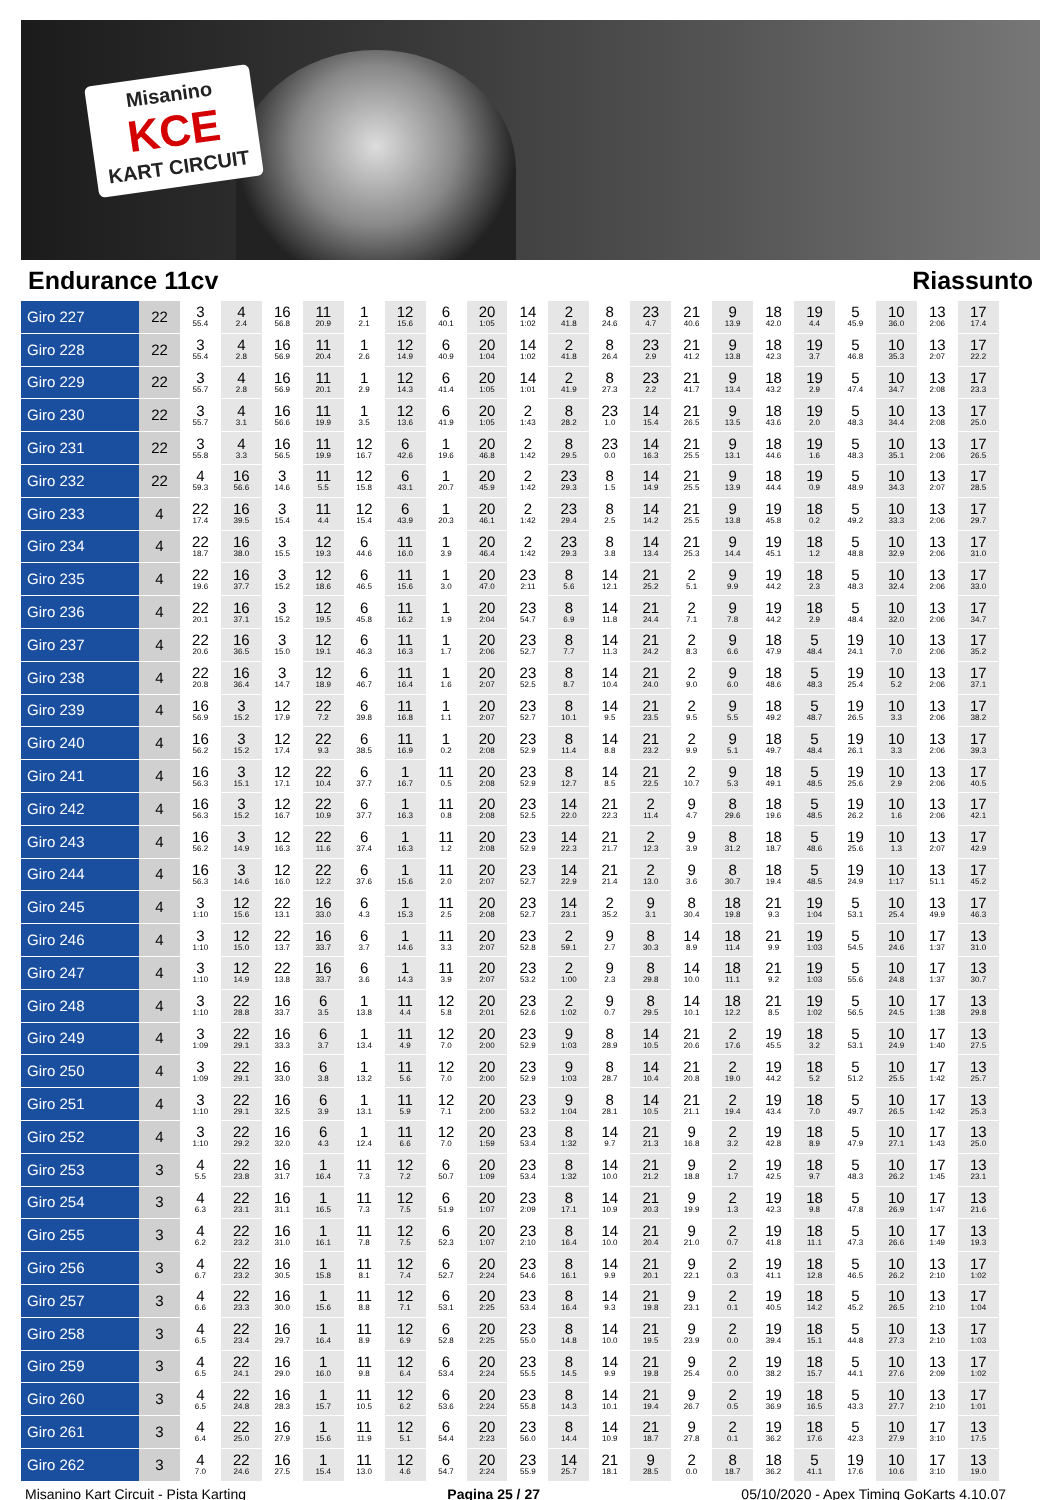Misanino
KCE
KART CIRCUIT
Endurance 11cv Riassunto
| Giro 227 | 22 | 3 55.4 | 4 2.4 | 16 56.8 | 11 20.9 | 1 2.1 | 12 15.6 | 6 40.1 | 20 1:05 | 14 1:02 | 2 41.8 | 8 24.6 | 23 4.7 | 21 40.6 | 9 13.9 | 18 42.0 | 19 4.4 | 5 45.9 | 10 36.0 | 13 2:06 | 17 17.4 |
| Giro 228 | 22 | 3 55.4 | 4 2.8 | 16 56.9 | 11 20.4 | 1 2.6 | 12 14.9 | 6 40.9 | 20 1:04 | 14 1:02 | 2 41.8 | 8 26.4 | 23 2.9 | 21 41.2 | 9 13.8 | 18 42.3 | 19 3.7 | 5 46.8 | 10 35.3 | 13 2:07 | 17 22.2 |
| Giro 229 | 22 | 3 55.7 | 4 2.8 | 16 56.9 | 11 20.1 | 1 2.9 | 12 14.3 | 6 41.4 | 20 1:05 | 14 1:01 | 2 41.9 | 8 27.3 | 23 2.2 | 21 41.7 | 9 13.4 | 18 43.2 | 19 2.9 | 5 47.4 | 10 34.7 | 13 2:08 | 17 23.3 |
| Giro 230 | 22 | 3 55.7 | 4 3.1 | 16 56.6 | 11 19.9 | 1 3.5 | 12 13.6 | 6 41.9 | 20 1:05 | 2 1:43 | 8 28.2 | 23 1.0 | 14 15.4 | 21 26.5 | 9 13.5 | 18 43.6 | 19 2.0 | 5 48.3 | 10 34.4 | 13 2:08 | 17 25.0 |
| Giro 231 | 22 | 3 55.8 | 4 3.3 | 16 56.5 | 11 19.9 | 12 16.7 | 6 42.6 | 1 19.6 | 20 46.8 | 2 1:42 | 8 29.5 | 23 0.0 | 14 16.3 | 21 25.5 | 9 13.1 | 18 44.6 | 19 1.6 | 5 48.3 | 10 35.1 | 13 2:06 | 17 26.5 |
| Giro 232 | 22 | 4 59.3 | 16 56.6 | 3 14.6 | 11 5.5 | 12 15.8 | 6 43.1 | 1 20.7 | 20 45.9 | 2 1:42 | 23 29.3 | 8 1.5 | 14 14.9 | 21 25.5 | 9 13.9 | 18 44.4 | 19 0.9 | 5 48.9 | 10 34.3 | 13 2:07 | 17 28.5 |
| Giro 233 | 4 | 22 17.4 | 16 39.5 | 3 15.4 | 11 4.4 | 12 15.4 | 6 43.9 | 1 20.3 | 20 46.1 | 2 1:42 | 23 29.4 | 8 2.5 | 14 14.2 | 21 25.5 | 9 13.8 | 19 45.8 | 18 0.2 | 5 49.2 | 10 33.3 | 13 2:06 | 17 29.7 |
| Giro 234 | 4 | 22 18.7 | 16 38.0 | 3 15.5 | 12 19.3 | 6 44.6 | 11 16.0 | 1 3.9 | 20 46.4 | 2 1:42 | 23 29.3 | 8 3.8 | 14 13.4 | 21 25.3 | 9 14.4 | 19 45.1 | 18 1.2 | 5 48.8 | 10 32.9 | 13 2:06 | 17 31.0 |
| Giro 235 | 4 | 22 19.6 | 16 37.7 | 3 15.2 | 12 18.6 | 6 46.5 | 11 15.6 | 1 3.0 | 20 47.0 | 23 2:11 | 8 5.6 | 14 12.1 | 21 25.2 | 2 5.1 | 9 9.9 | 19 44.2 | 18 2.3 | 5 48.3 | 10 32.4 | 13 2:06 | 17 33.0 |
| Giro 236 | 4 | 22 20.1 | 16 37.1 | 3 15.2 | 12 19.5 | 6 45.8 | 11 16.2 | 1 1.9 | 20 2:04 | 23 54.7 | 8 6.9 | 14 11.8 | 21 24.4 | 2 7.1 | 9 7.8 | 19 44.2 | 18 2.9 | 5 48.4 | 10 32.0 | 13 2:06 | 17 34.7 |
| Giro 237 | 4 | 22 20.6 | 16 36.5 | 3 15.0 | 12 19.1 | 6 46.3 | 11 16.3 | 1 1.7 | 20 2:06 | 23 52.7 | 8 7.7 | 14 11.3 | 21 24.2 | 2 8.3 | 9 6.6 | 18 47.9 | 5 48.4 | 19 24.1 | 10 7.0 | 13 2:06 | 17 35.2 |
| Giro 238 | 4 | 22 20.8 | 16 36.4 | 3 14.7 | 12 18.9 | 6 46.7 | 11 16.4 | 1 1.6 | 20 2:07 | 23 52.5 | 8 8.7 | 14 10.4 | 21 24.0 | 2 9.0 | 9 6.0 | 18 48.6 | 5 48.3 | 19 25.4 | 10 5.2 | 13 2:06 | 17 37.1 |
| Giro 239 | 4 | 16 56.9 | 3 15.2 | 12 17.9 | 22 7.2 | 6 39.8 | 11 16.8 | 1 1.1 | 20 2:07 | 23 52.7 | 8 10.1 | 14 9.5 | 21 23.5 | 2 9.5 | 9 5.5 | 18 49.2 | 5 48.7 | 19 26.5 | 10 3.3 | 13 2:06 | 17 38.2 |
| Giro 240 | 4 | 16 56.2 | 3 15.2 | 12 17.4 | 22 9.3 | 6 38.5 | 11 16.9 | 1 0.2 | 20 2:08 | 23 52.9 | 8 11.4 | 14 8.8 | 21 23.2 | 2 9.9 | 9 5.1 | 18 49.7 | 5 48.4 | 19 26.1 | 10 3.3 | 13 2:06 | 17 39.3 |
| Giro 241 | 4 | 16 56.3 | 3 15.1 | 12 17.1 | 22 10.4 | 6 37.7 | 1 16.7 | 11 0.5 | 20 2:08 | 23 52.9 | 8 12.7 | 14 8.5 | 21 22.5 | 2 10.7 | 9 5.3 | 18 49.1 | 5 48.5 | 19 25.6 | 10 2.9 | 13 2:06 | 17 40.5 |
| Giro 242 | 4 | 16 56.3 | 3 15.2 | 12 16.7 | 22 10.9 | 6 37.7 | 1 16.3 | 11 0.8 | 20 2:08 | 23 52.5 | 14 22.0 | 21 22.3 | 2 11.4 | 9 4.7 | 8 29.6 | 18 19.6 | 5 48.5 | 19 26.2 | 10 1.6 | 13 2:06 | 17 42.1 |
| Giro 243 | 4 | 16 56.2 | 3 14.9 | 12 16.3 | 22 11.6 | 6 37.4 | 1 16.3 | 11 1.2 | 20 2:08 | 23 52.9 | 14 22.3 | 21 21.7 | 2 12.3 | 9 3.9 | 8 31.2 | 18 18.7 | 5 48.6 | 19 25.6 | 10 1.3 | 13 2:07 | 17 42.9 |
| Giro 244 | 4 | 16 56.3 | 3 14.6 | 12 16.0 | 22 12.2 | 6 37.6 | 1 15.6 | 11 2.0 | 20 2:07 | 23 52.7 | 14 22.9 | 21 21.4 | 2 13.0 | 9 3.6 | 8 30.7 | 18 19.4 | 5 48.5 | 19 24.9 | 10 1:17 | 13 51.1 | 17 45.2 |
| Giro 245 | 4 | 3 1:10 | 12 15.6 | 22 13.1 | 16 33.0 | 6 4.3 | 1 15.3 | 11 2.5 | 20 2:08 | 23 52.7 | 14 23.1 | 2 35.2 | 9 3.1 | 8 30.4 | 18 19.8 | 21 9.3 | 19 1:04 | 5 53.1 | 10 25.4 | 13 49.9 | 17 46.3 |
| Giro 246 | 4 | 3 1:10 | 12 15.0 | 22 13.7 | 16 33.7 | 6 3.7 | 1 14.6 | 11 3.3 | 20 2:07 | 23 52.8 | 2 59.1 | 9 2.7 | 8 30.3 | 14 8.9 | 18 11.4 | 21 9.9 | 19 1:03 | 5 54.5 | 10 24.6 | 17 1:37 | 13 31.0 |
| Giro 247 | 4 | 3 1:10 | 12 14.9 | 22 13.8 | 16 33.7 | 6 3.6 | 1 14.3 | 11 3.9 | 20 2:07 | 23 53.2 | 2 1:00 | 9 2.3 | 8 29.8 | 14 10.0 | 18 11.1 | 21 9.2 | 19 1:03 | 5 55.6 | 10 24.8 | 17 1:37 | 13 30.7 |
| Giro 248 | 4 | 3 1:10 | 22 28.8 | 16 33.7 | 6 3.5 | 1 13.8 | 11 4.4 | 12 5.8 | 20 2:01 | 23 52.6 | 2 1:02 | 9 0.7 | 8 29.5 | 14 10.1 | 18 12.2 | 21 8.5 | 19 1:02 | 5 56.5 | 10 24.5 | 17 1:38 | 13 29.8 |
| Giro 249 | 4 | 3 1:09 | 22 29.1 | 16 33.3 | 6 3.7 | 1 13.4 | 11 4.9 | 12 7.0 | 20 2:00 | 23 52.9 | 9 1:03 | 8 28.9 | 14 10.5 | 21 20.6 | 2 17.6 | 19 45.5 | 18 3.2 | 5 53.1 | 10 24.9 | 17 1:40 | 13 27.5 |
| Giro 250 | 4 | 3 1:09 | 22 29.1 | 16 33.0 | 6 3.8 | 1 13.2 | 11 5.6 | 12 7.0 | 20 2:00 | 23 52.9 | 9 1:03 | 8 28.7 | 14 10.4 | 21 20.8 | 2 19.0 | 19 44.2 | 18 5.2 | 5 51.2 | 10 25.5 | 17 1:42 | 13 25.7 |
| Giro 251 | 4 | 3 1:10 | 22 29.1 | 16 32.5 | 6 3.9 | 1 13.1 | 11 5.9 | 12 7.1 | 20 2:00 | 23 53.2 | 9 1:04 | 8 28.1 | 14 10.5 | 21 21.1 | 2 19.4 | 19 43.4 | 18 7.0 | 5 49.7 | 10 26.5 | 17 1:42 | 13 25.3 |
| Giro 252 | 4 | 3 1:10 | 22 29.2 | 16 32.0 | 6 4.3 | 1 12.4 | 11 6.6 | 12 7.0 | 20 1:59 | 23 53.4 | 8 1:32 | 14 9.7 | 21 21.3 | 9 16.8 | 2 3.2 | 19 42.8 | 18 8.9 | 5 47.9 | 10 27.1 | 17 1:43 | 13 25.0 |
| Giro 253 | 3 | 4 5.5 | 22 23.8 | 16 31.7 | 1 16.4 | 11 7.3 | 12 7.2 | 6 50.7 | 20 1:09 | 23 53.4 | 8 1:32 | 14 10.0 | 21 21.2 | 9 18.8 | 2 1.7 | 19 42.5 | 18 9.7 | 5 48.3 | 10 26.2 | 17 1:45 | 13 23.1 |
| Giro 254 | 3 | 4 6.3 | 22 23.1 | 16 31.1 | 1 16.5 | 11 7.3 | 12 7.5 | 6 51.9 | 20 1:07 | 23 2:09 | 8 17.1 | 14 10.9 | 21 20.3 | 9 19.9 | 2 1.3 | 19 42.3 | 18 9.8 | 5 47.8 | 10 26.9 | 17 1:47 | 13 21.6 |
| Giro 255 | 3 | 4 6.2 | 22 23.2 | 16 31.0 | 1 16.1 | 11 7.8 | 12 7.5 | 6 52.3 | 20 1:07 | 23 2:10 | 8 16.4 | 14 10.0 | 21 20.4 | 9 21.0 | 2 0.7 | 19 41.8 | 18 11.1 | 5 47.3 | 10 26.6 | 17 1:49 | 13 19.3 |
| Giro 256 | 3 | 4 6.7 | 22 23.2 | 16 30.5 | 1 15.8 | 11 8.1 | 12 7.4 | 6 52.7 | 20 2:24 | 23 54.6 | 8 16.1 | 14 9.9 | 21 20.1 | 9 22.1 | 2 0.3 | 19 41.1 | 18 12.8 | 5 46.5 | 10 26.2 | 13 2:10 | 17 1:02 |
| Giro 257 | 3 | 4 6.6 | 22 23.3 | 16 30.0 | 1 15.6 | 11 8.8 | 12 7.1 | 6 53.1 | 20 2:25 | 23 53.4 | 8 16.4 | 14 9.3 | 21 19.8 | 9 23.1 | 2 0.1 | 19 40.5 | 18 14.2 | 5 45.2 | 10 26.5 | 13 2:10 | 17 1:04 |
| Giro 258 | 3 | 4 6.5 | 22 23.4 | 16 29.7 | 1 16.4 | 11 8.9 | 12 6.9 | 6 52.8 | 20 2:25 | 23 55.0 | 8 14.8 | 14 10.0 | 21 19.5 | 9 23.9 | 2 0.0 | 19 39.4 | 18 15.1 | 5 44.8 | 10 27.3 | 13 2:10 | 17 1:03 |
| Giro 259 | 3 | 4 6.5 | 22 24.1 | 16 29.0 | 1 16.0 | 11 9.8 | 12 6.4 | 6 53.4 | 20 2:24 | 23 55.5 | 8 14.5 | 14 9.9 | 21 19.8 | 9 25.4 | 2 0.0 | 19 38.2 | 18 15.7 | 5 44.1 | 10 27.6 | 13 2:09 | 17 1:02 |
| Giro 260 | 3 | 4 6.5 | 22 24.8 | 16 28.3 | 1 15.7 | 11 10.5 | 12 6.2 | 6 53.6 | 20 2:24 | 23 55.8 | 8 14.3 | 14 10.1 | 21 19.4 | 9 26.7 | 2 0.5 | 19 36.9 | 18 16.5 | 5 43.3 | 10 27.7 | 13 2:10 | 17 1:01 |
| Giro 261 | 3 | 4 6.4 | 22 25.0 | 16 27.9 | 1 15.6 | 11 11.9 | 12 5.1 | 6 54.4 | 20 2:23 | 23 56.0 | 8 14.4 | 14 10.9 | 21 18.7 | 9 27.8 | 2 0.1 | 19 36.2 | 18 17.6 | 5 42.3 | 10 27.9 | 17 3:10 | 13 17.5 |
| Giro 262 | 3 | 4 7.0 | 22 24.6 | 16 27.5 | 1 15.4 | 11 13.0 | 12 4.6 | 6 54.7 | 20 2:24 | 23 55.9 | 14 25.7 | 21 18.1 | 9 28.5 | 2 0.0 | 8 18.7 | 18 36.2 | 5 41.1 | 19 17.6 | 10 10.6 | 17 3:10 | 13 19.0 |
Misanino Kart Circuit - Pista Karting Pagina 25 / 27 05/10/2020 - Apex Timing GoKarts 4.10.07